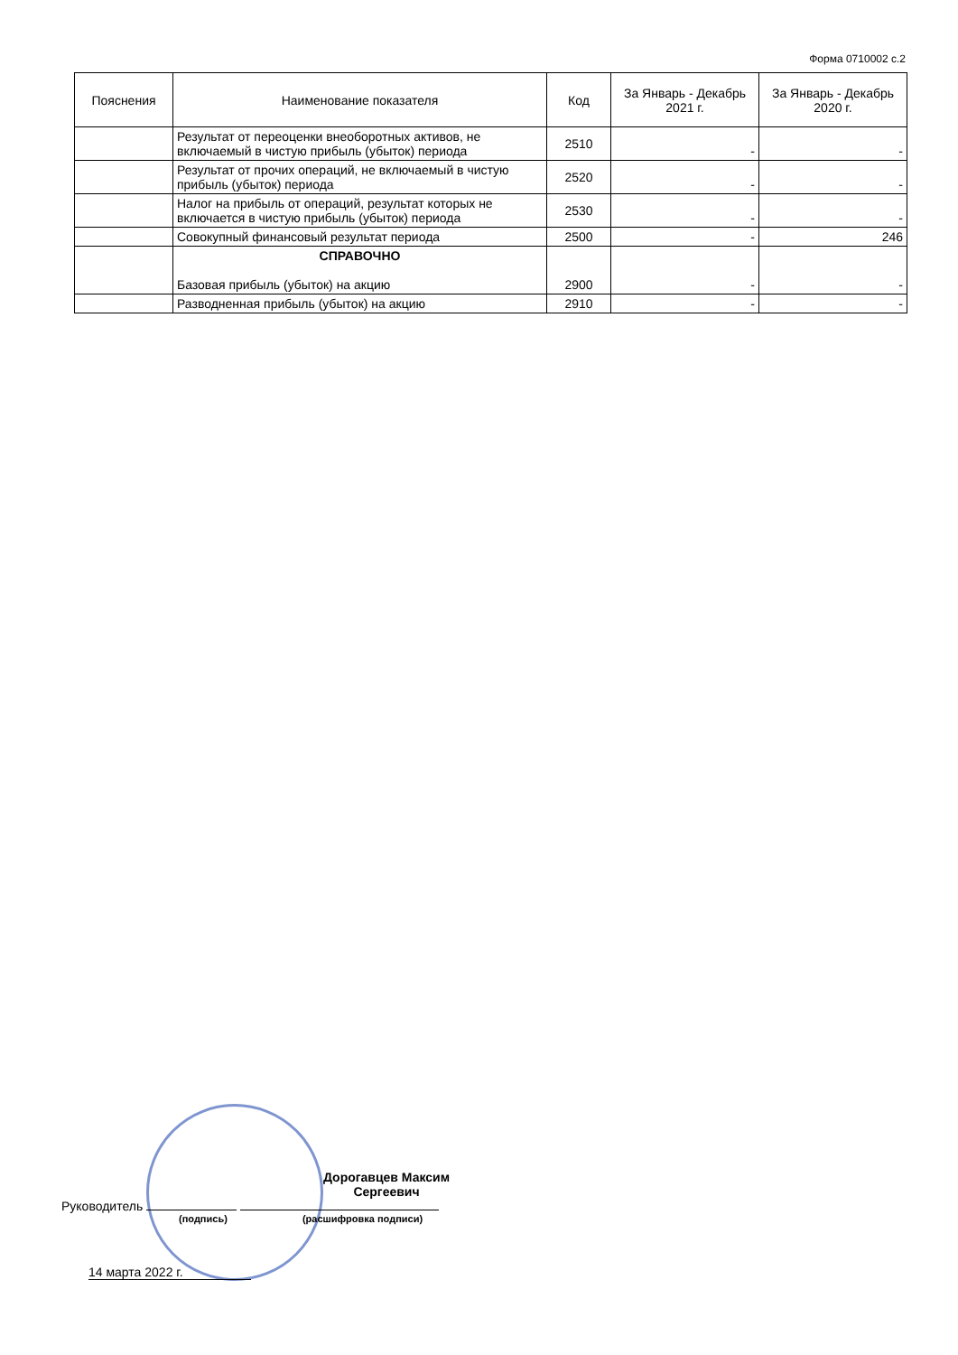Форма 0710002 с.2
| Пояснения | Наименование показателя | Код | За Январь - Декабрь 2021 г. | За Январь - Декабрь 2020 г. |
| --- | --- | --- | --- | --- |
| | Результат от переоценки внеоборотных активов, не включаемый в чистую прибыль (убыток) периода | 2510 | - | - |
| | Результат от прочих операций, не включаемый в чистую прибыль (убыток) периода | 2520 | - | - |
| | Налог на прибыль от операций, результат которых не включается в чистую прибыль (убыток) периода | 2530 | - | - |
| | Совокупный финансовый результат периода | 2500 | - | 246 |
| | СПРАВОЧНО Базовая прибыль (убыток) на акцию | 2900 | - | - |
| | Разводненная прибыль (убыток) на акцию | 2910 | - | - |
Дорогавцев Максим Сергеевич
Руководитель
(подпись) (расшифровка подписи)
14 марта 2022 г.